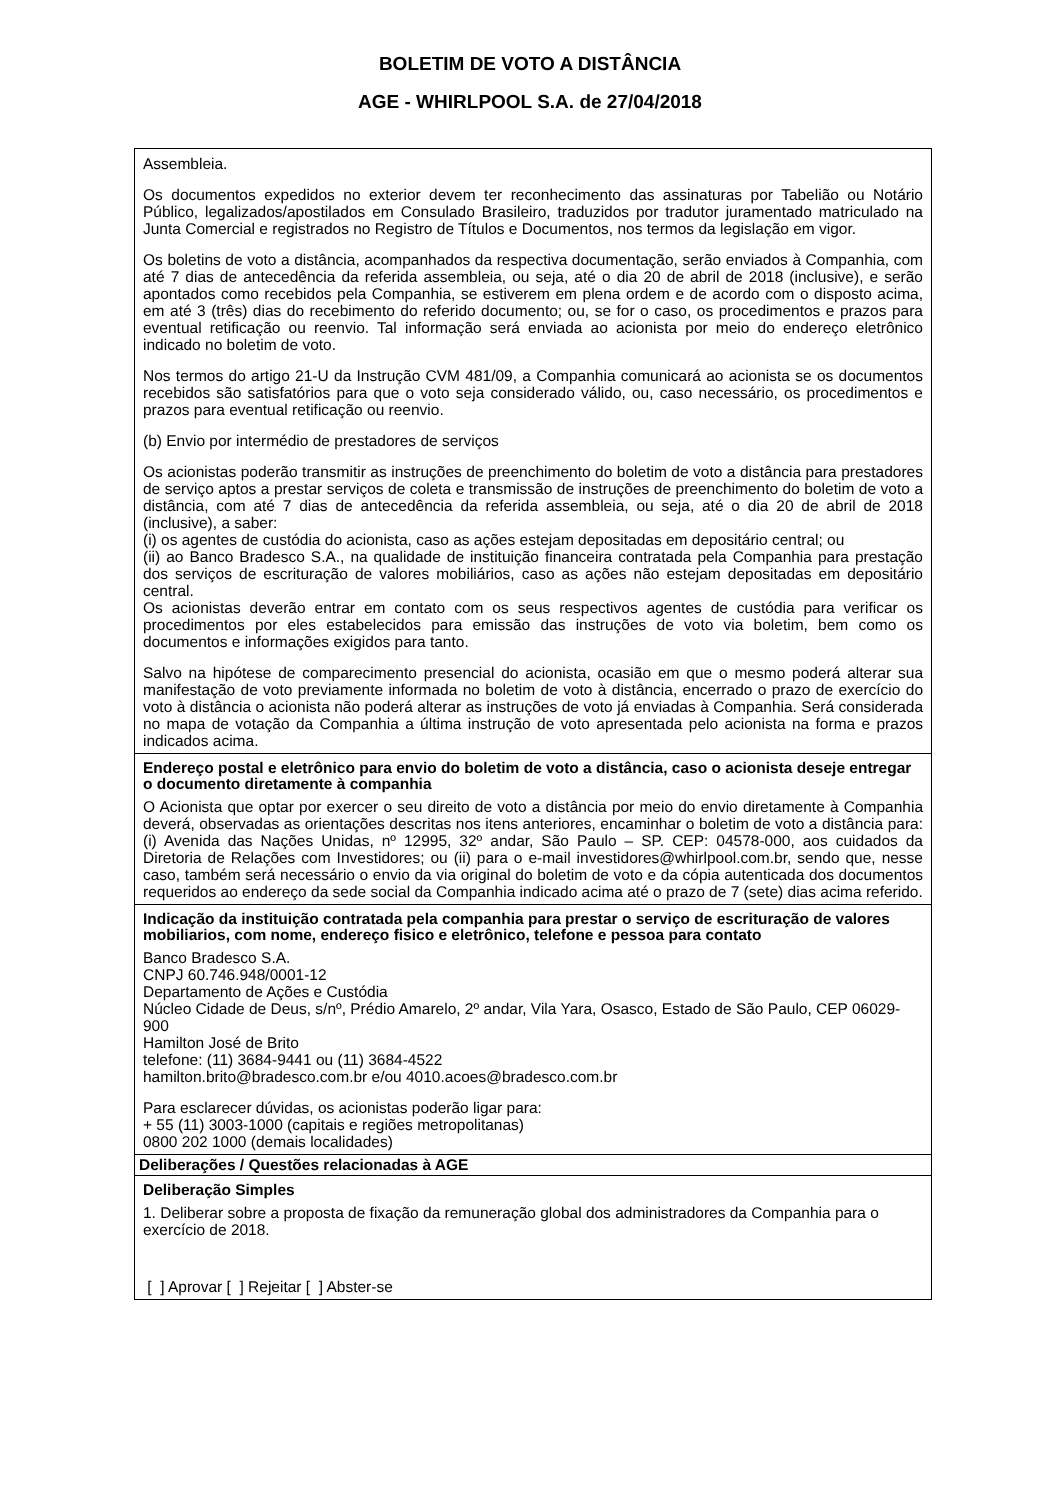BOLETIM DE VOTO A DISTÂNCIA
AGE - WHIRLPOOL S.A. de 27/04/2018
Assembleia.
Os documentos expedidos no exterior devem ter reconhecimento das assinaturas por Tabelião ou Notário Público, legalizados/apostilados em Consulado Brasileiro, traduzidos por tradutor juramentado matriculado na Junta Comercial e registrados no Registro de Títulos e Documentos, nos termos da legislação em vigor.
Os boletins de voto a distância, acompanhados da respectiva documentação, serão enviados à Companhia, com até 7 dias de antecedência da referida assembleia, ou seja, até o dia 20 de abril de 2018 (inclusive), e serão apontados como recebidos pela Companhia, se estiverem em plena ordem e de acordo com o disposto acima, em até 3 (três) dias do recebimento do referido documento; ou, se for o caso, os procedimentos e prazos para eventual retificação ou reenvio. Tal informação será enviada ao acionista por meio do endereço eletrônico indicado no boletim de voto.
Nos termos do artigo 21-U da Instrução CVM 481/09, a Companhia comunicará ao acionista se os documentos recebidos são satisfatórios para que o voto seja considerado válido, ou, caso necessário, os procedimentos e prazos para eventual retificação ou reenvio.
(b) Envio por intermédio de prestadores de serviços
Os acionistas poderão transmitir as instruções de preenchimento do boletim de voto a distância para prestadores de serviço aptos a prestar serviços de coleta e transmissão de instruções de preenchimento do boletim de voto a distância, com até 7 dias de antecedência da referida assembleia, ou seja, até o dia 20 de abril de 2018 (inclusive), a saber:
(i) os agentes de custódia do acionista, caso as ações estejam depositadas em depositário central; ou
(ii) ao Banco Bradesco S.A., na qualidade de instituição financeira contratada pela Companhia para prestação dos serviços de escrituração de valores mobiliários, caso as ações não estejam depositadas em depositário central.
Os acionistas deverão entrar em contato com os seus respectivos agentes de custódia para verificar os procedimentos por eles estabelecidos para emissão das instruções de voto via boletim, bem como os documentos e informações exigidos para tanto.
Salvo na hipótese de comparecimento presencial do acionista, ocasião em que o mesmo poderá alterar sua manifestação de voto previamente informada no boletim de voto à distância, encerrado o prazo de exercício do voto à distância o acionista não poderá alterar as instruções de voto já enviadas à Companhia. Será considerada no mapa de votação da Companhia a última instrução de voto apresentada pelo acionista na forma e prazos indicados acima.
Endereço postal e eletrônico para envio do boletim de voto a distância, caso o acionista deseje entregar o documento diretamente à companhia
O Acionista que optar por exercer o seu direito de voto a distância por meio do envio diretamente à Companhia deverá, observadas as orientações descritas nos itens anteriores, encaminhar o boletim de voto a distância para: (i) Avenida das Nações Unidas, nº 12995, 32º andar, São Paulo – SP. CEP: 04578-000, aos cuidados da Diretoria de Relações com Investidores; ou (ii) para o e-mail investidores@whirlpool.com.br, sendo que, nesse caso, também será necessário o envio da via original do boletim de voto e da cópia autenticada dos documentos requeridos ao endereço da sede social da Companhia indicado acima até o prazo de 7 (sete) dias acima referido.
Indicação da instituição contratada pela companhia para prestar o serviço de escrituração de valores mobiliarios, com nome, endereço fisico e eletrônico, telefone e pessoa para contato
Banco Bradesco S.A.
CNPJ 60.746.948/0001-12
Departamento de Ações e Custódia
Núcleo Cidade de Deus, s/nº, Prédio Amarelo, 2º andar, Vila Yara, Osasco, Estado de São Paulo, CEP 06029-900
Hamilton José de Brito
telefone: (11) 3684-9441 ou (11) 3684-4522
hamilton.brito@bradesco.com.br e/ou 4010.acoes@bradesco.com.br
Para esclarecer dúvidas, os acionistas poderão ligar para:
+ 55 (11) 3003-1000 (capitais e regiões metropolitanas)
0800 202 1000 (demais localidades)
Deliberações / Questões relacionadas à AGE
Deliberação Simples
1. Deliberar sobre a proposta de fixação da remuneração global dos administradores da Companhia para o exercício de 2018.
[ ] Aprovar [ ] Rejeitar [ ] Abster-se